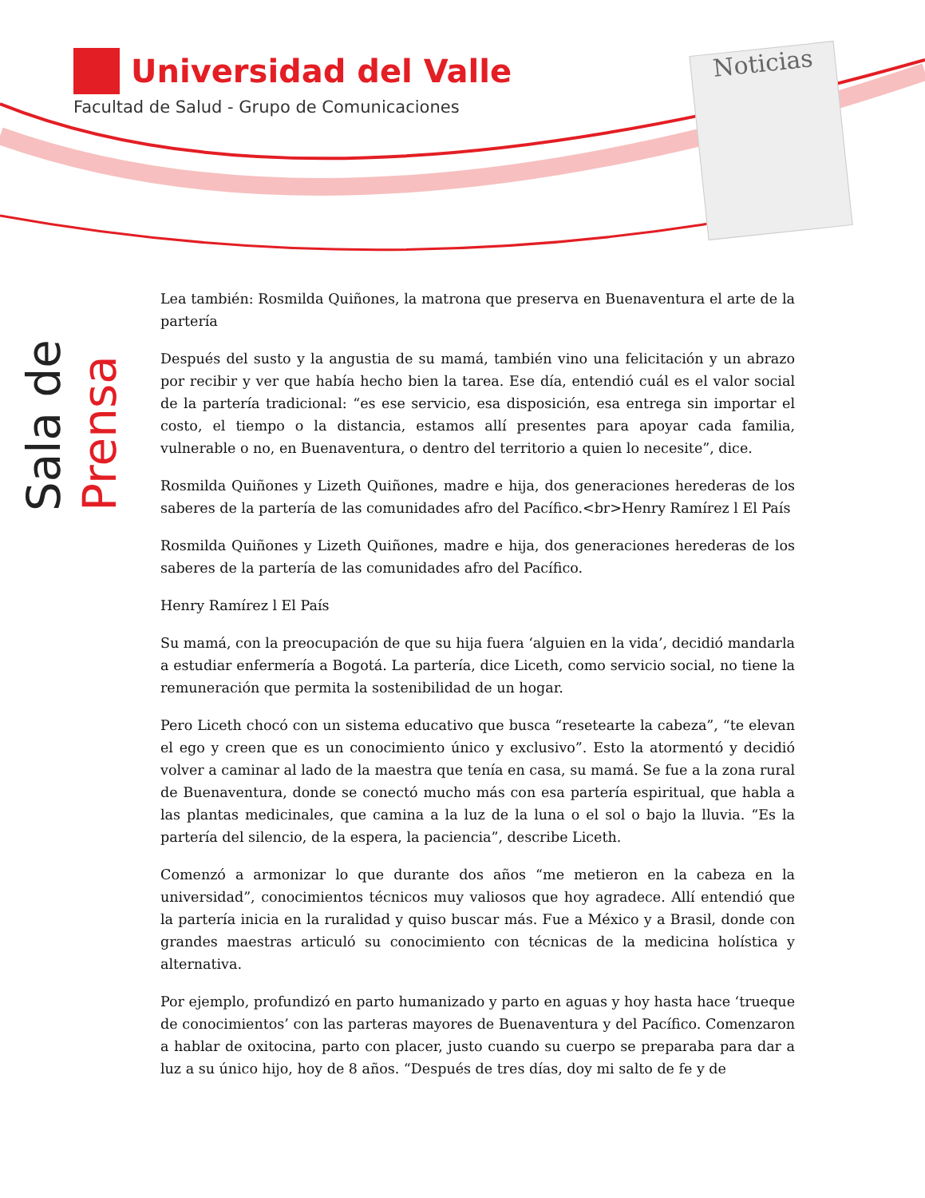Universidad del Valle
Facultad de Salud - Grupo de Comunicaciones
Noticias
Sala de
Prensa
Lea también: Rosmilda Quiñones, la matrona que preserva en Buenaventura el arte de la partería
Después del susto y la angustia de su mamá, también vino una felicitación y un abrazo por recibir y ver que había hecho bien la tarea. Ese día, entendió cuál es el valor social de la partería tradicional: “es ese servicio, esa disposición, esa entrega sin importar el costo, el tiempo o la distancia, estamos allí presentes para apoyar cada familia, vulnerable o no, en Buenaventura, o dentro del territorio a quien lo necesite”, dice.
Rosmilda Quiñones y Lizeth Quiñones, madre e hija, dos generaciones herederas de los saberes de la partería de las comunidades afro del Pacífico.<br>Henry Ramírez l El País
Rosmilda Quiñones y Lizeth Quiñones, madre e hija, dos generaciones herederas de los saberes de la partería de las comunidades afro del Pacífico.
Henry Ramírez l El País
Su mamá, con la preocupación de que su hija fuera ‘alguien en la vida’, decidió mandarla a estudiar enfermería a Bogotá. La partería, dice Liceth, como servicio social, no tiene la remuneración que permita la sostenibilidad de un hogar.
Pero Liceth chocó con un sistema educativo que busca “resetearte la cabeza”, “te elevan el ego y creen que es un conocimiento único y exclusivo”. Esto la atormentó y decidió volver a caminar al lado de la maestra que tenía en casa, su mamá. Se fue a la zona rural de Buenaventura, donde se conectó mucho más con esa partería espiritual, que habla a las plantas medicinales, que camina a la luz de la luna o el sol o bajo la lluvia. “Es la partería del silencio, de la espera, la paciencia”, describe Liceth.
Comenzó a armonizar lo que durante dos años “me metieron en la cabeza en la universidad”, conocimientos técnicos muy valiosos que hoy agradece. Allí entendió que la partería inicia en la ruralidad y quiso buscar más. Fue a México y a Brasil, donde con grandes maestras articuló su conocimiento con técnicas de la medicina holística y alternativa.
Por ejemplo, profundizó en parto humanizado y parto en aguas y hoy hasta hace ‘trueque de conocimientos’ con las parteras mayores de Buenaventura y del Pacífico. Comenzaron a hablar de oxitocina, parto con placer, justo cuando su cuerpo se preparaba para dar a luz a su único hijo, hoy de 8 años. “Después de tres días, doy mi salto de fe y de